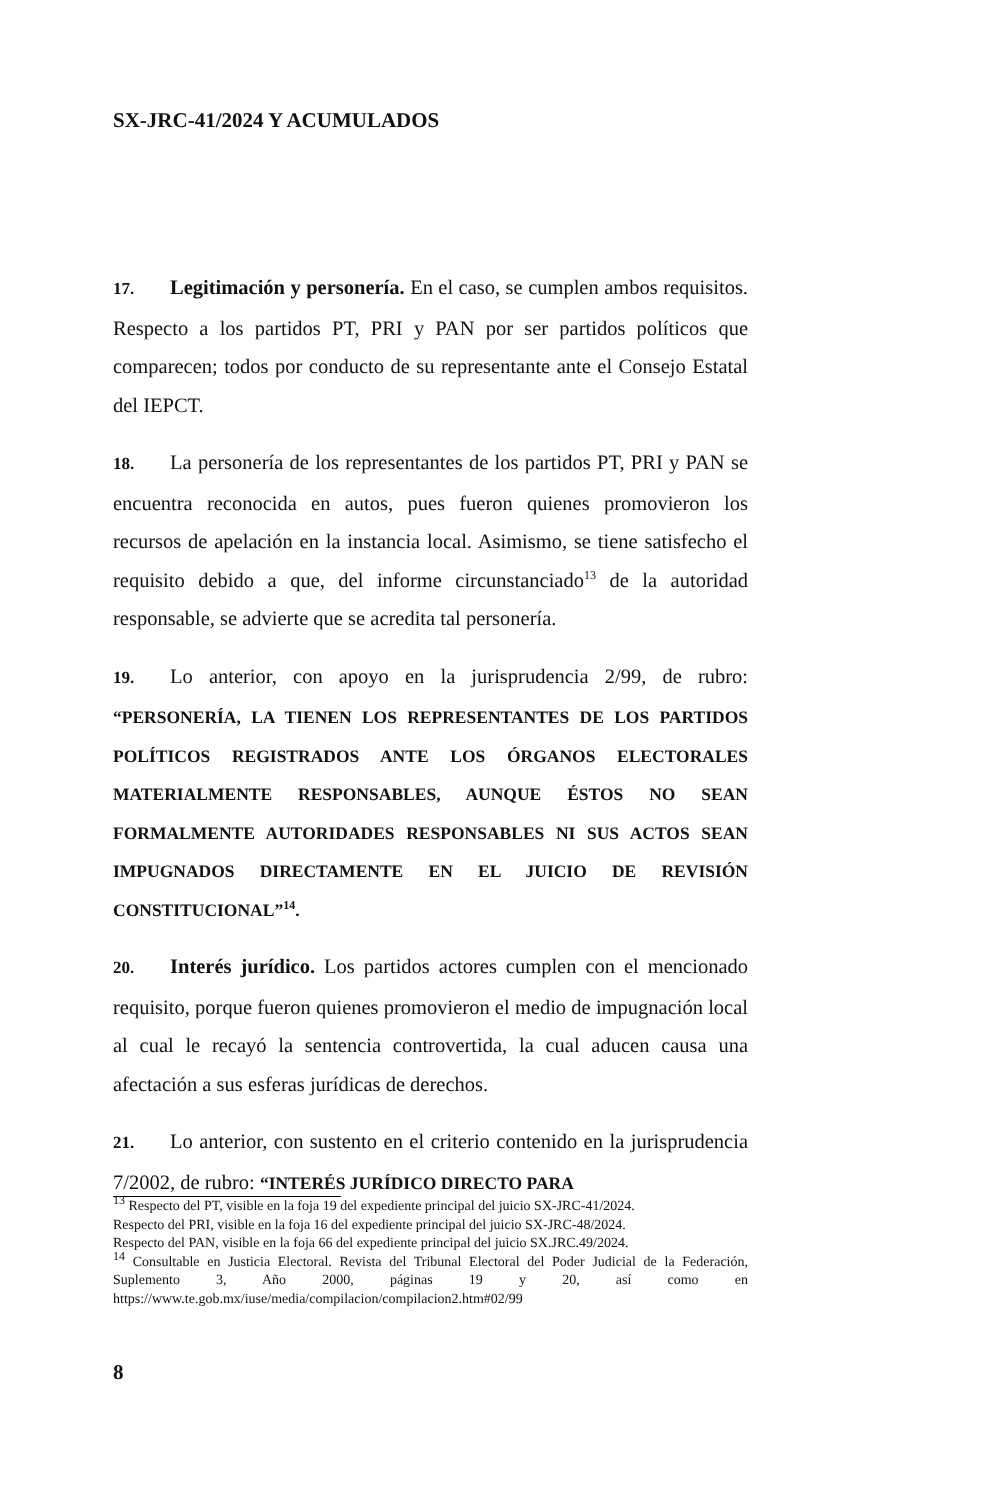SX-JRC-41/2024 Y ACUMULADOS
17. Legitimación y personería. En el caso, se cumplen ambos requisitos. Respecto a los partidos PT, PRI y PAN por ser partidos políticos que comparecen; todos por conducto de su representante ante el Consejo Estatal del IEPCT.
18. La personería de los representantes de los partidos PT, PRI y PAN se encuentra reconocida en autos, pues fueron quienes promovieron los recursos de apelación en la instancia local. Asimismo, se tiene satisfecho el requisito debido a que, del informe circunstanciado<sup>13</sup> de la autoridad responsable, se advierte que se acredita tal personería.
19. Lo anterior, con apoyo en la jurisprudencia 2/99, de rubro: “PERSONERÍA, LA TIENEN LOS REPRESENTANTES DE LOS PARTIDOS POLÍTICOS REGISTRADOS ANTE LOS ÓRGANOS ELECTORALES MATERIALMENTE RESPONSABLES, AUNQUE ÉSTOS NO SEAN FORMALMENTE AUTORIDADES RESPONSABLES NI SUS ACTOS SEAN IMPUGNADOS DIRECTAMENTE EN EL JUICIO DE REVISIÓN CONSTITUCIONAL”<sup>14</sup>.
20. Interés jurídico. Los partidos actores cumplen con el mencionado requisito, porque fueron quienes promovieron el medio de impugnación local al cual le recayó la sentencia controvertida, la cual aducen causa una afectación a sus esferas jurídicas de derechos.
21. Lo anterior, con sustento en el criterio contenido en la jurisprudencia 7/2002, de rubro: “INTERÉS JURÍDICO DIRECTO PARA
<sup>13</sup> Respecto del PT, visible en la foja 19 del expediente principal del juicio SX-JRC-41/2024.
Respecto del PRI, visible en la foja 16 del expediente principal del juicio SX-JRC-48/2024.
Respecto del PAN, visible en la foja 66 del expediente principal del juicio SX.JRC.49/2024.
<sup>14</sup> Consultable en Justicia Electoral. Revista del Tribunal Electoral del Poder Judicial de la Federación, Suplemento 3, Año 2000, páginas 19 y 20, así como en https://www.te.gob.mx/iuse/media/compilacion/compilacion2.htm#02/99
8